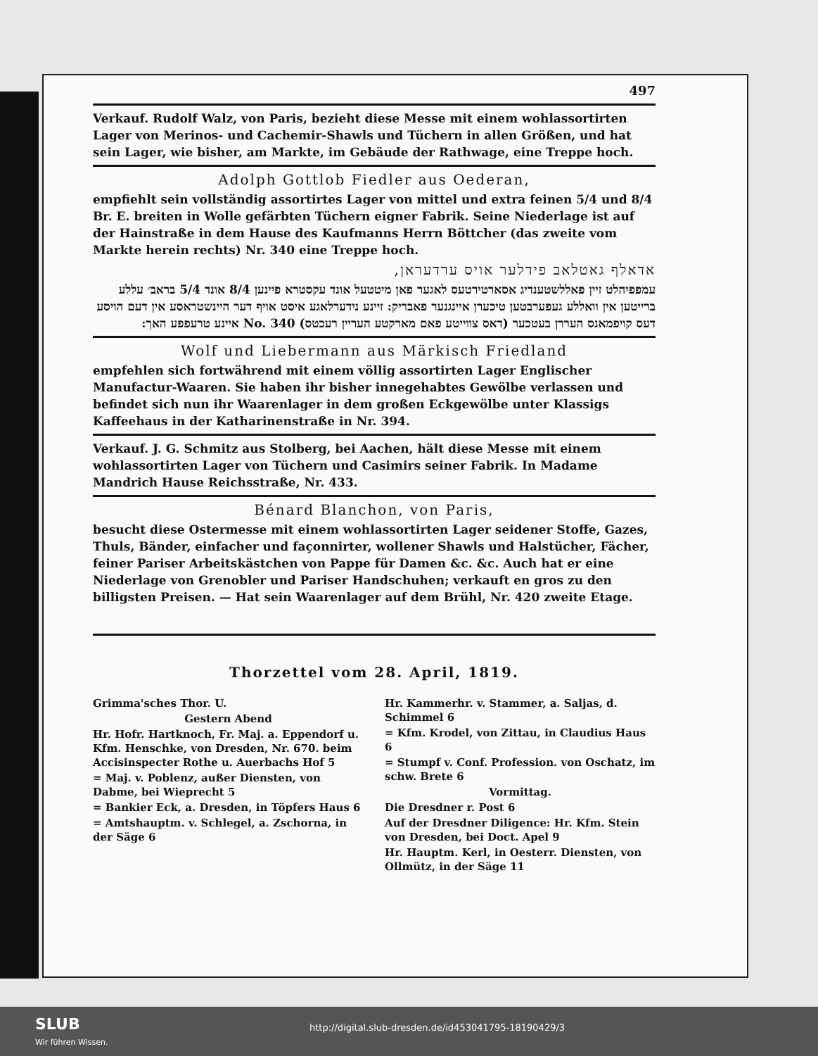497
Verkauf. Rudolf Walz, von Paris, bezieht diese Messe mit einem wohlassortirten Lager von Merinos- und Cachemir-Shawls und Tüchern in allen Größen, und hat sein Lager, wie bisher, am Markte, im Gebäude der Rathwage, eine Treppe hoch.
Adolph Gottlob Fiedler aus Oederan,
empfiehlt sein vollständig assortirtes Lager von mittel und extra feinen 5/4 und 8/4 Br. E. breiten in Wolle gefärbten Tüchern eigner Fabrik. Seine Niederlage ist auf der Hainstraße in dem Hause des Kaufmanns Herrn Böttcher (das zweite vom Markte herein rechts) Nr. 340 eine Treppe hoch.
אדאלף גאטלאב פידלער אויס ערדעראן,
עמפפיהלט זיין פאללשטענדיג אסארטירטעס לאגער פאן מיטטעל אונד עקסטרא פיינען 8/4 אונד 5/4 בראב׳ עללע ברייטען אין וואללע געפערבטען טיכערן איינגנער פאבריק: זיינע נידערלאגע איסט אויף דער היינשטראסע אין דעם הויסע דעס קויפמאנס העררן בעטכער (דאס צווייטע פאם מארקטע העריין רעכטס) No. 340 איינע טרעפפע האך:
Wolf und Liebermann aus Märkisch Friedland
empfehlen sich fortwährend mit einem völlig assortirten Lager Englischer Manufactur-Waaren. Sie haben ihr bisher innegehabtes Gewölbe verlassen und befindet sich nun ihr Waarenlager in dem großen Eckgewölbe unter Klassigs Kaffeehaus in der Katharinenstraße in Nr. 394.
Verkauf. J. G. Schmitz aus Stolberg, bei Aachen, hält diese Messe mit einem wohlassortirten Lager von Tüchern und Casimirs seiner Fabrik. In Madame Mandrich Hause Reichsstraße, Nr. 433.
Bénard Blanchon, von Paris,
besucht diese Ostermesse mit einem wohlassortirten Lager seidener Stoffe, Gazes, Thuls, Bänder, einfacher und façonnirter, wollener Shawls und Halstücher, Fächer, feiner Pariser Arbeitskästchen von Pappe für Damen &c. &c. Auch hat er eine Niederlage von Grenobler und Pariser Handschuhen; verkauft en gros zu den billigsten Preisen. — Hat sein Waarenlager auf dem Brühl, Nr. 420 zweite Etage.
Thorzettel vom 28. April, 1819.
Grimma'sches Thor. U.
Gestern Abend
Hr. Hofr. Hartknoch, Fr. Maj. a. Eppendorf u. Kfm. Henschke, von Dresden, Nr. 670. beim Accisinspecter Rothe u. Auerbachs Hof 5
= Maj. v. Poblenz, außer Diensten, von Dabme, bei Wieprecht 5
= Bankier Eck, a. Dresden, in Töpfers Haus 6
= Amtshauptm. v. Schlegel, a. Zschorna, in der Säge 6
Hr. Kammerhr. v. Stammer, a. Saljas, d. Schimmel 6
= Kfm. Krodel, von Zittau, in Claudius Haus 6
= Stumpf v. Conf. Profession. von Oschatz, im schw. Brete 6
Vormittag.
Die Dresdner r. Post 6
Auf der Dresdner Diligence: Hr. Kfm. Stein von Dresden, bei Doct. Apel 9
Hr. Hauptm. Kerl, in Oesterr. Diensten, von Ollmütz, in der Säge 11
SLUB
Wir führen Wissen.
http://digital.slub-dresden.de/id453041795-18190429/3